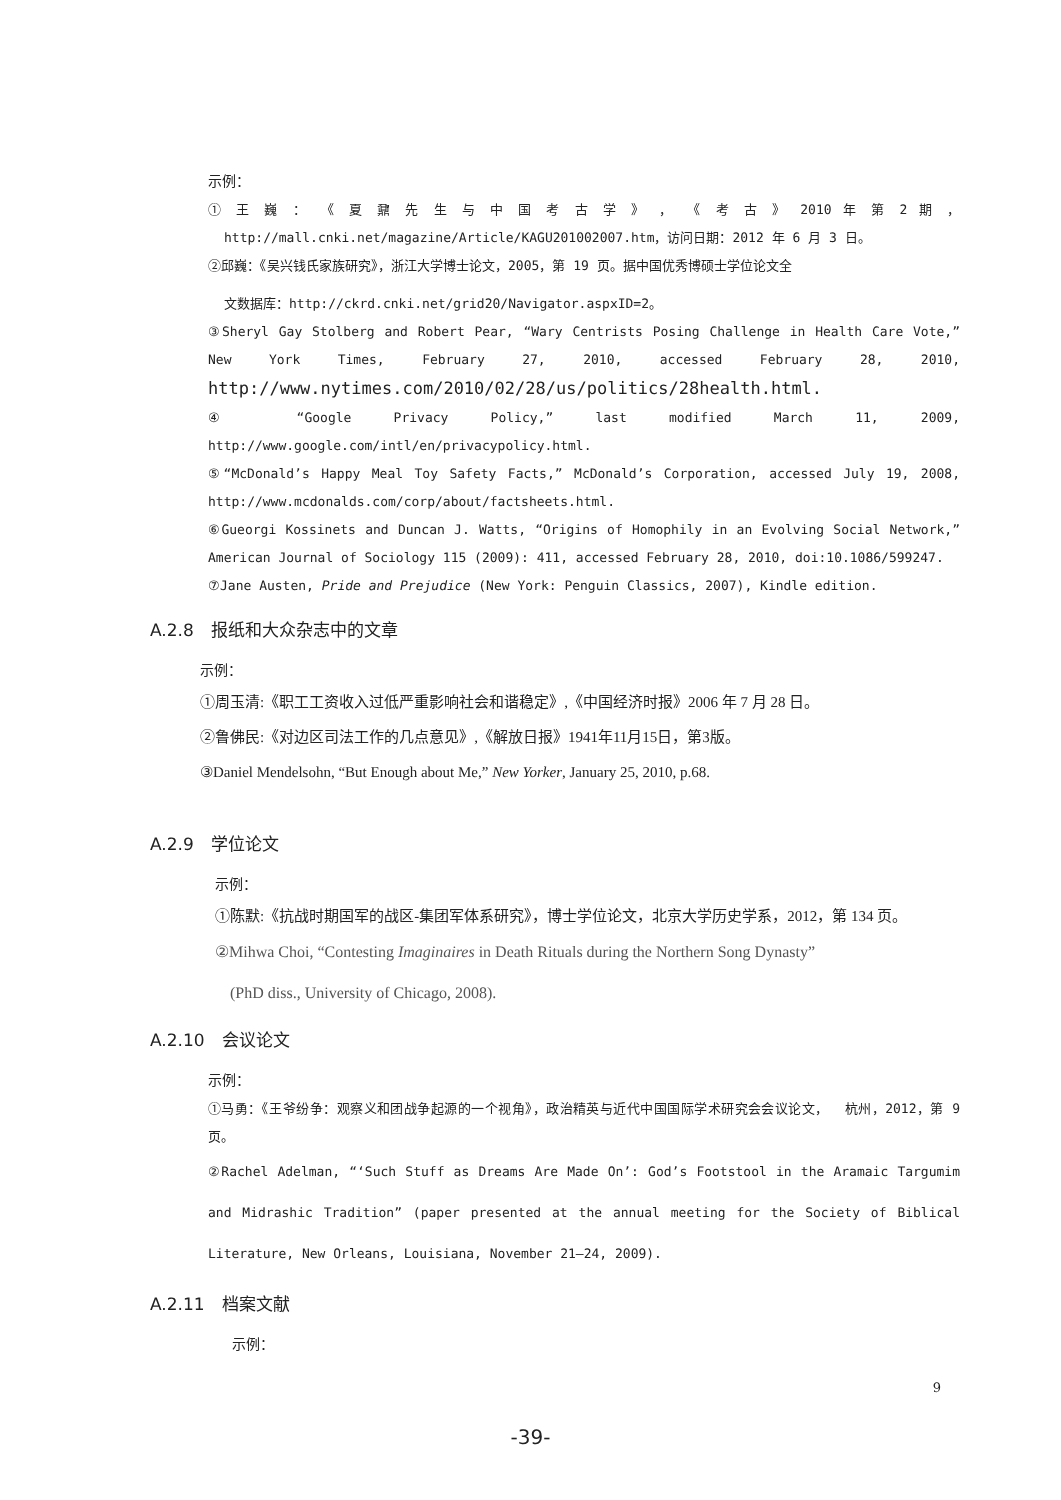示例：
① 王 巍 ： 《 夏 鼐 先 生 与 中 国 考 古 学 》 ， 《 考 古 》 2010 年 第 2 期 ， http://mall.cnki.net/magazine/Article/KAGU201002007.htm，访问日期：2012 年 6 月 3 日。
②邱巍：《吴兴钱氏家族研究》，浙江大学博士论文，2005，第 19 页。据中国优秀博硕士学位论文全
文数据库：http://ckrd.cnki.net/grid20/Navigator.aspxID=2。
③Sheryl Gay Stolberg and Robert Pear, “Wary Centrists Posing Challenge in Health Care Vote,” New York Times, February 27, 2010, accessed February 28, 2010, http://www.nytimes.com/2010/02/28/us/politics/28health.html.
④ “Google Privacy Policy,” last modified March 11, 2009, http://www.google.com/intl/en/privacypolicy.html.
⑤“McDonald’s Happy Meal Toy Safety Facts,” McDonald’s Corporation, accessed July 19, 2008, http://www.mcdonalds.com/corp/about/factsheets.html.
⑥Gueorgi Kossinets and Duncan J. Watts, “Origins of Homophily in an Evolving Social Network,” American Journal of Sociology 115 (2009): 411, accessed February 28, 2010, doi:10.1086/599247.
⑦Jane Austen, Pride and Prejudice (New York: Penguin Classics, 2007), Kindle edition.
A.2.8　报纸和大众杂志中的文章
示例：
①周玉清:《职工工资收入过低严重影响社会和谐稳定》,《中国经济时报》2006 年 7 月 28 日。
②鲁佛民:《对边区司法工作的几点意见》,《解放日报》1941年11月15日，第3版。
③Daniel Mendelsohn, “But Enough about Me,” New Yorker, January 25, 2010, p.68.
A.2.9　学位论文
示例：
①陈默:《抗战时期国军的战区-集团军体系研究》，博士学位论文，北京大学历史学系，2012，第 134 页。
②Mihwa Choi, “Contesting Imaginaires in Death Rituals during the Northern Song Dynasty”
(PhD diss., University of Chicago, 2008).
A.2.10　会议论文
示例：
①马勇：《王爷纷争：观察义和团战争起源的一个视角》，政治精英与近代中国国际学术研究会会议论文， 杭州，2012，第 9 页。
②Rachel Adelman, “‘Such Stuff as Dreams Are Made On’: God’s Footstool in the Aramaic Targumim and Midrashic Tradition” (paper presented at the annual meeting for the Society of Biblical Literature, New Orleans, Louisiana, November 21–24, 2009).
A.2.11　档案文献
示例：
9
-39-